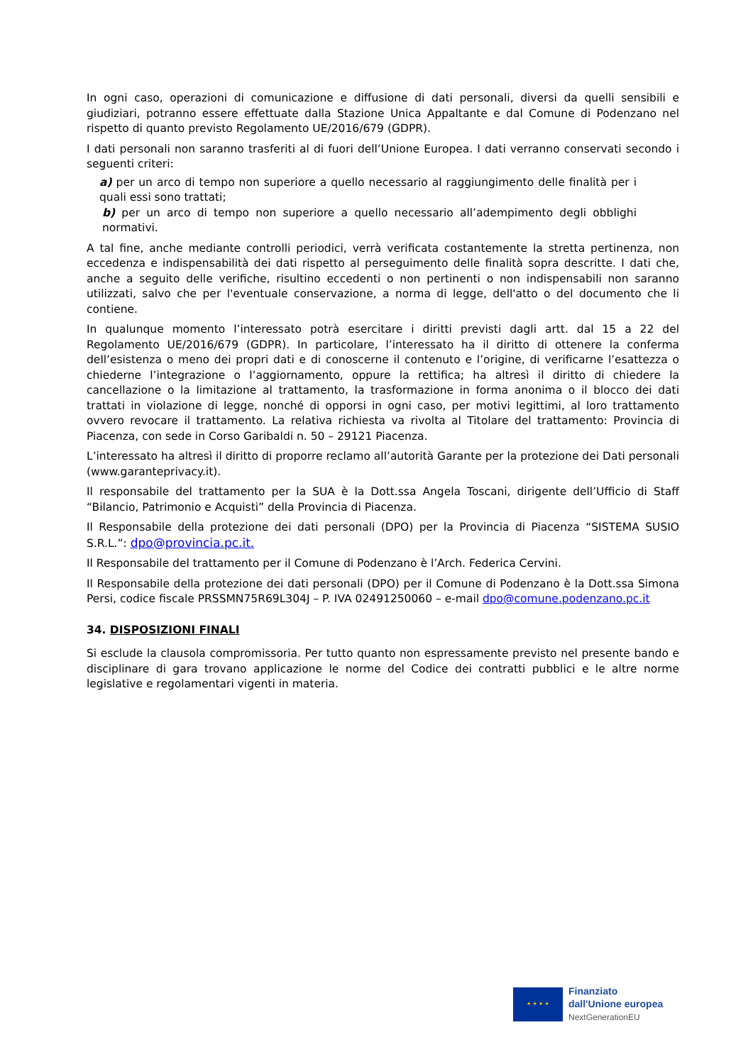In ogni caso, operazioni di comunicazione e diffusione di dati personali, diversi da quelli sensibili e giudiziari, potranno essere effettuate dalla Stazione Unica Appaltante e dal Comune di Podenzano nel rispetto di quanto previsto Regolamento UE/2016/679 (GDPR).
I dati personali non saranno trasferiti al di fuori dell’Unione Europea. I dati verranno conservati secondo i seguenti criteri:
a) per un arco di tempo non superiore a quello necessario al raggiungimento delle finalità per i quali essi sono trattati;
b) per un arco di tempo non superiore a quello necessario all’adempimento degli obblighi normativi.
A tal fine, anche mediante controlli periodici, verrà verificata costantemente la stretta pertinenza, non eccedenza e indispensabilità dei dati rispetto al perseguimento delle finalità sopra descritte. I dati che, anche a seguito delle verifiche, risultino eccedenti o non pertinenti o non indispensabili non saranno utilizzati, salvo che per l'eventuale conservazione, a norma di legge, dell'atto o del documento che li contiene.
In qualunque momento l’interessato potrà esercitare i diritti previsti dagli artt. dal 15 a 22 del Regolamento UE/2016/679 (GDPR). In particolare, l’interessato ha il diritto di ottenere la conferma dell’esistenza o meno dei propri dati e di conoscerne il contenuto e l’origine, di verificarne l’esattezza o chiederne l’integrazione o l’aggiornamento, oppure la rettifica; ha altresì il diritto di chiedere la cancellazione o la limitazione al trattamento, la trasformazione in forma anonima o il blocco dei dati trattati in violazione di legge, nonché di opporsi in ogni caso, per motivi legittimi, al loro trattamento ovvero revocare il trattamento. La relativa richiesta va rivolta al Titolare del trattamento: Provincia di Piacenza, con sede in Corso Garibaldi n. 50 – 29121 Piacenza.
L’interessato ha altresì il diritto di proporre reclamo all’autorità Garante per la protezione dei Dati personali (www.garanteprivacy.it).
Il responsabile del trattamento per la SUA è la Dott.ssa Angela Toscani, dirigente dell’Ufficio di Staff “Bilancio, Patrimonio e Acquisti” della Provincia di Piacenza.
Il Responsabile della protezione dei dati personali (DPO) per la Provincia di Piacenza “SISTEMA SUSIO S.R.L.”: dpo@provincia.pc.it.
Il Responsabile del trattamento per il Comune di Podenzano è l’Arch. Federica Cervini.
Il Responsabile della protezione dei dati personali (DPO) per il Comune di Podenzano è la Dott.ssa Simona Persi, codice fiscale PRSSMN75R69L304J – P. IVA 02491250060 – e-mail dpo@comune.podenzano.pc.it
34. DISPOSIZIONI FINALI
Si esclude la clausola compromissoria. Per tutto quanto non espressamente previsto nel presente bando e disciplinare di gara trovano applicazione le norme del Codice dei contratti pubblici e le altre norme legislative e regolamentari vigenti in materia.
★ ★ ★ ★
Finanziato
dall'Unione europea
NextGenerationEU